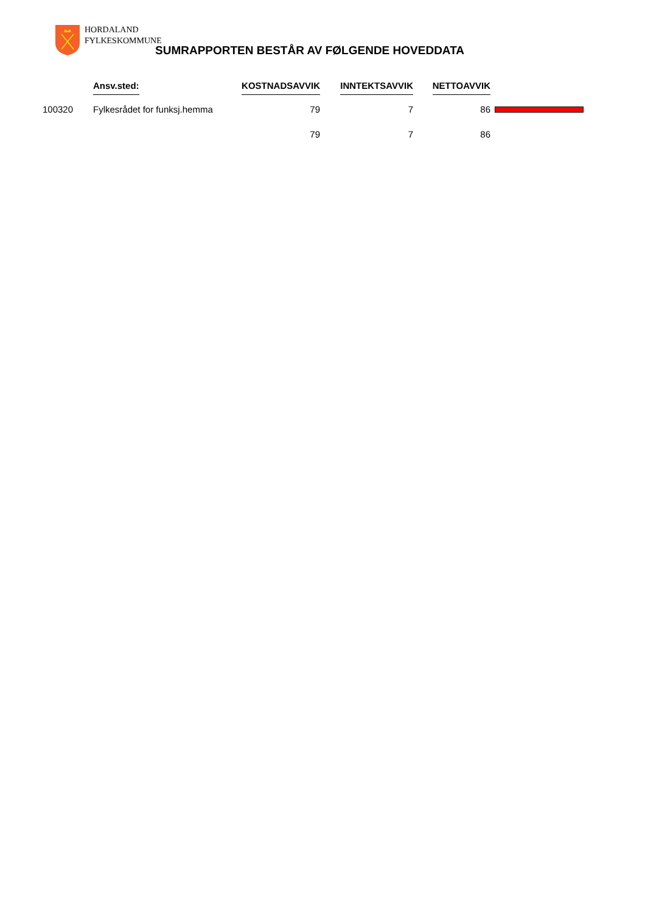HORDALAND
FYLKESKOMMUNE
SUMRAPPORTEN BESTÅR AV FØLGENDE HOVEDDATA
| | Ansv.sted: | KOSTNADSAVVIK | INNTEKTSAVVIK | NETTOAVVIK | |
| --- | --- | --- | --- | --- | --- |
| 100320 | Fylkesrådet for funksj.hemma | 79 | 7 | 86 | |
| | | 79 | 7 | 86 | |